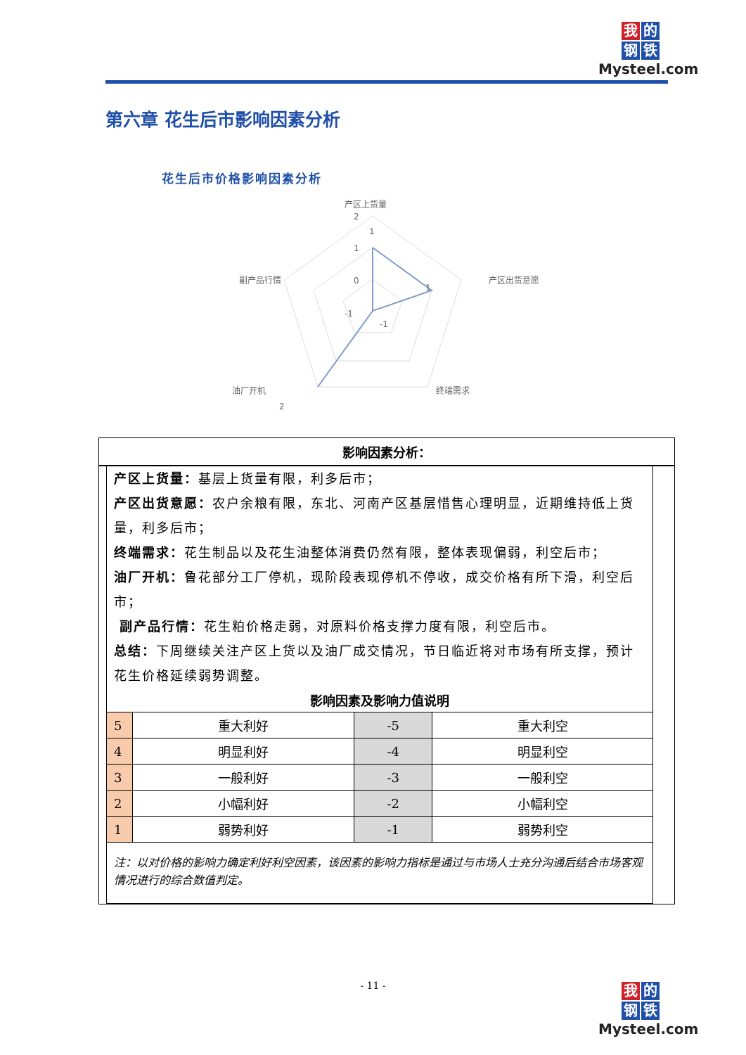我的
钢铁
Mysteel.com
第六章 花生后市影响因素分析
花生后市价格影响因素分析
产区上货量
2
1
1
0
-1
-1
产区出货意愿
1
终端需求
油厂开机
2
副产品行情
影响因素分析：
产区上货量：基层上货量有限，利多后市；
产区出货意愿：农户余粮有限，东北、河南产区基层惜售心理明显，近期维持低上货量，利多后市；
终端需求：花生制品以及花生油整体消费仍然有限，整体表现偏弱，利空后市；
油厂开机：鲁花部分工厂停机，现阶段表现停机不停收，成交价格有所下滑，利空后市；
副产品行情：花生粕价格走弱，对原料价格支撑力度有限，利空后市。
总结：下周继续关注产区上货以及油厂成交情况，节日临近将对市场有所支撑，预计花生价格延续弱势调整。
影响因素及影响力值说明
| 5 | 重大利好 | -5 | 重大利空 |
| 4 | 明显利好 | -4 | 明显利空 |
| 3 | 一般利好 | -3 | 一般利空 |
| 2 | 小幅利好 | -2 | 小幅利空 |
| 1 | 弱势利好 | -1 | 弱势利空 |
注：以对价格的影响力确定利好利空因素，该因素的影响力指标是通过与市场人士充分沟通后结合市场客观情况进行的综合数值判定。
- 11 -
我的
钢铁
Mysteel.com